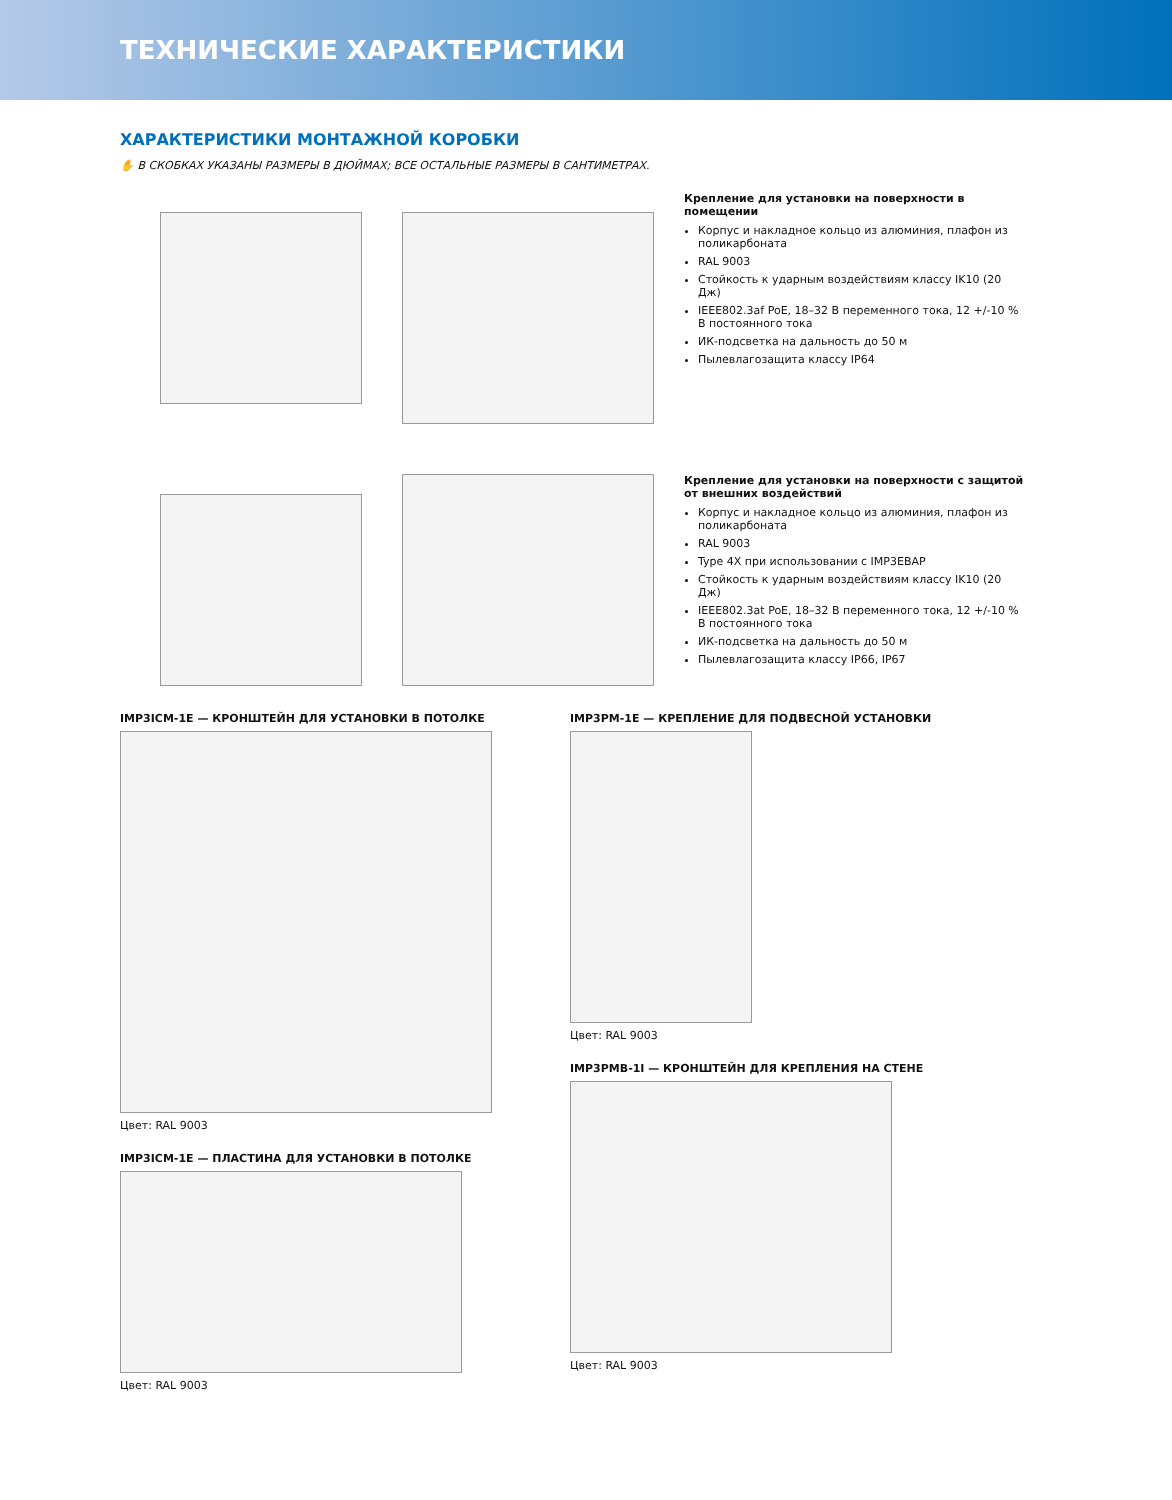ТЕХНИЧЕСКИЕ ХАРАКТЕРИСТИКИ
ХАРАКТЕРИСТИКИ МОНТАЖНОЙ КОРОБКИ
✋ В СКОБКАХ УКАЗАНЫ РАЗМЕРЫ В ДЮЙМАХ; ВСЕ ОСТАЛЬНЫЕ РАЗМЕРЫ В САНТИМЕТРАХ.
Крепление для установки на поверхности в помещении
Корпус и накладное кольцо из алюминия, плафон из поликарбоната
RAL 9003
Стойкость к ударным воздействиям классу IK10 (20 Дж)
IEEE802.3af PoE, 18–32 В переменного тока, 12 +/-10 % В постоянного тока
ИК-подсветка на дальность до 50 м
Пылевлагозащита классу IP64
Крепление для установки на поверхности с защитой от внешних воздействий
Корпус и накладное кольцо из алюминия, плафон из поликарбоната
RAL 9003
Type 4X при использовании с IMP3EBAP
Стойкость к ударным воздействиям классу IK10 (20 Дж)
IEEE802.3at PoE, 18–32 В переменного тока, 12 +/-10 % В постоянного тока
ИК-подсветка на дальность до 50 м
Пылевлагозащита классу IP66, IP67
IMP3ICM-1E — КРОНШТЕЙН ДЛЯ УСТАНОВКИ В ПОТОЛКЕ
Цвет: RAL 9003
IMP3ICM-1E — ПЛАСТИНА ДЛЯ УСТАНОВКИ В ПОТОЛКЕ
Цвет: RAL 9003
IMP3PM-1E — КРЕПЛЕНИЕ ДЛЯ ПОДВЕСНОЙ УСТАНОВКИ
Цвет: RAL 9003
IMP3PMB-1I — КРОНШТЕЙН ДЛЯ КРЕПЛЕНИЯ НА СТЕНЕ
Цвет: RAL 9003